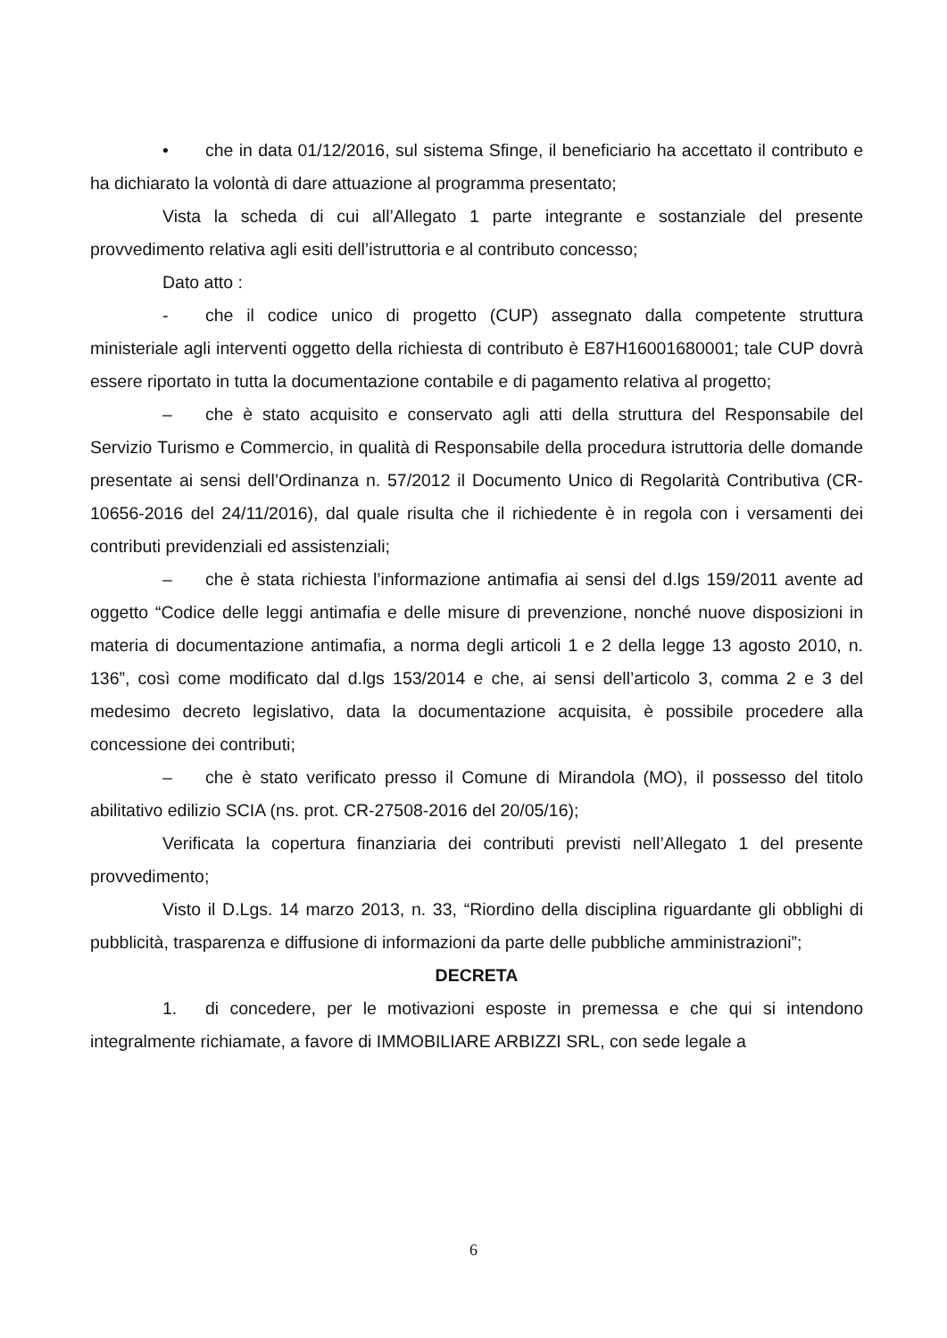• che in data 01/12/2016, sul sistema Sfinge, il beneficiario ha accettato il contributo e ha dichiarato la volontà di dare attuazione al programma presentato;
Vista la scheda di cui all’Allegato 1 parte integrante e sostanziale del presente provvedimento relativa agli esiti dell’istruttoria e al contributo concesso;
Dato atto :
- che il codice unico di progetto (CUP) assegnato dalla competente struttura ministeriale agli interventi oggetto della richiesta di contributo è E87H16001680001; tale CUP dovrà essere riportato in tutta la documentazione contabile e di pagamento relativa al progetto;
– che è stato acquisito e conservato agli atti della struttura del Responsabile del Servizio Turismo e Commercio, in qualità di Responsabile della procedura istruttoria delle domande presentate ai sensi dell’Ordinanza n. 57/2012 il Documento Unico di Regolarità Contributiva (CR-10656-2016 del 24/11/2016), dal quale risulta che il richiedente è in regola con i versamenti dei contributi previdenziali ed assistenziali;
– che è stata richiesta l’informazione antimafia ai sensi del d.lgs 159/2011 avente ad oggetto “Codice delle leggi antimafia e delle misure di prevenzione, nonché nuove disposizioni in materia di documentazione antimafia, a norma degli articoli 1 e 2 della legge 13 agosto 2010, n. 136”, così come modificato dal d.lgs 153/2014 e che, ai sensi dell’articolo 3, comma 2 e 3 del medesimo decreto legislativo, data la documentazione acquisita, è possibile procedere alla concessione dei contributi;
– che è stato verificato presso il Comune di Mirandola (MO), il possesso del titolo abilitativo edilizio SCIA (ns. prot. CR-27508-2016 del 20/05/16);
Verificata la copertura finanziaria dei contributi previsti nell’Allegato 1 del presente provvedimento;
Visto il D.Lgs. 14 marzo 2013, n. 33, “Riordino della disciplina riguardante gli obblighi di pubblicità, trasparenza e diffusione di informazioni da parte delle pubbliche amministrazioni”;
DECRETA
1. di concedere, per le motivazioni esposte in premessa e che qui si intendono integralmente richiamate, a favore di IMMOBILIARE ARBIZZI SRL, con sede legale a
6